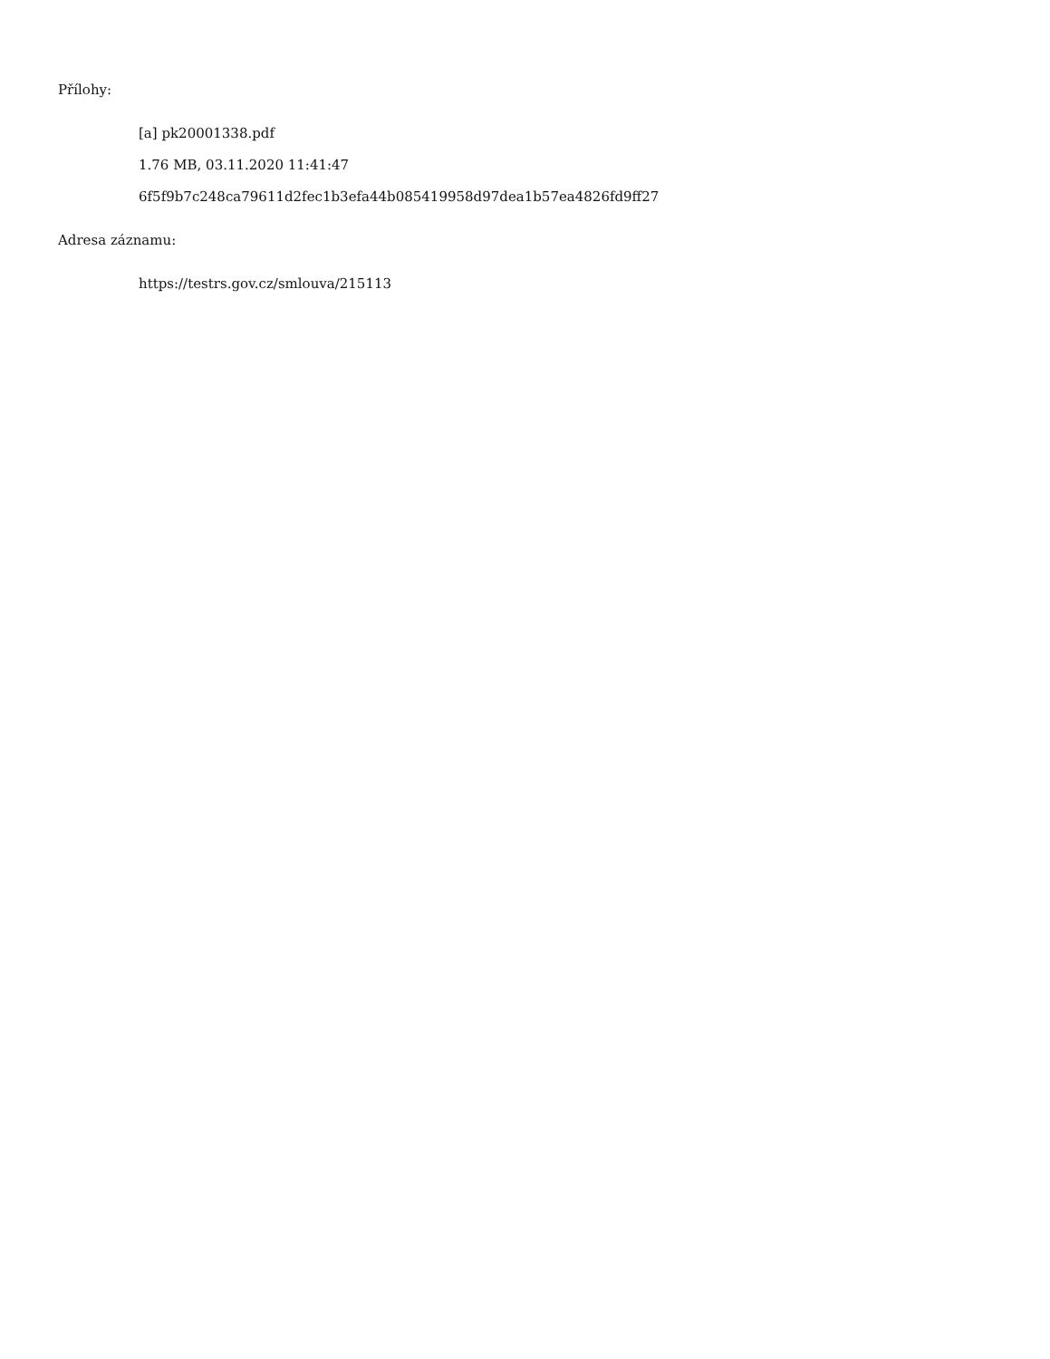Přílohy:
[a] pk20001338.pdf
1.76 MB, 03.11.2020 11:41:47
6f5f9b7c248ca79611d2fec1b3efa44b085419958d97dea1b57ea4826fd9ff27
Adresa záznamu:
https://testrs.gov.cz/smlouva/215113